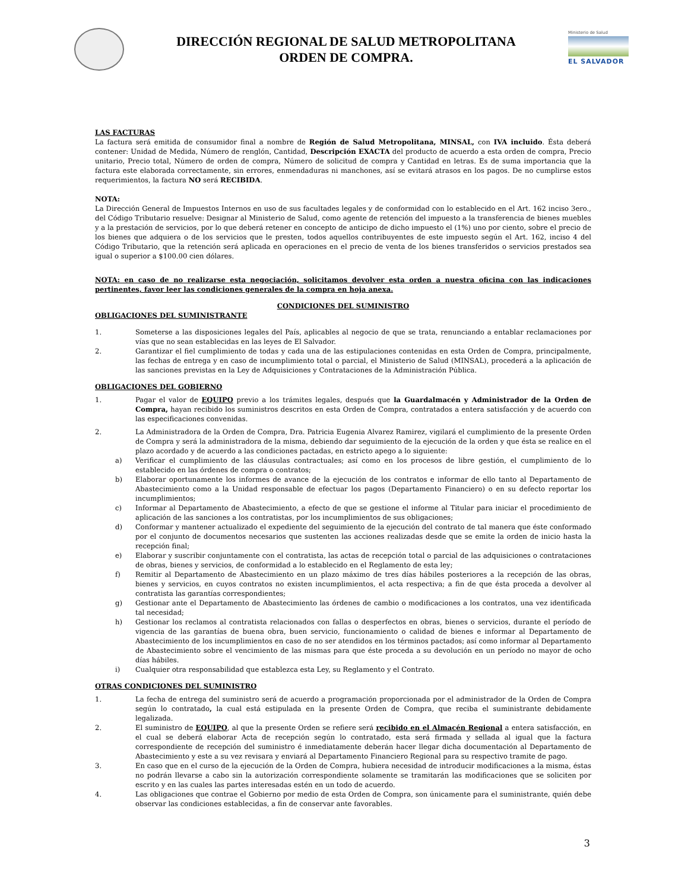DIRECCIÓN REGIONAL DE SALUD METROPOLITANA
ORDEN DE COMPRA.
Ministerio de Salud
EL SALVADOR
LAS FACTURAS
La factura será emitida de consumidor final a nombre de Región de Salud Metropolitana, MINSAL, con IVA incluido. Ésta deberá contener: Unidad de Medida, Número de renglón, Cantidad, Descripción EXACTA del producto de acuerdo a esta orden de compra, Precio unitario, Precio total, Número de orden de compra, Número de solicitud de compra y Cantidad en letras. Es de suma importancia que la factura este elaborada correctamente, sin errores, enmendaduras ni manchones, así se evitará atrasos en los pagos. De no cumplirse estos requerimientos, la factura NO será RECIBIDA.
NOTA:
La Dirección General de Impuestos Internos en uso de sus facultades legales y de conformidad con lo establecido en el Art. 162 inciso 3ero., del Código Tributario resuelve: Designar al Ministerio de Salud, como agente de retención del impuesto a la transferencia de bienes muebles y a la prestación de servicios, por lo que deberá retener en concepto de anticipo de dicho impuesto el (1%) uno por ciento, sobre el precio de los bienes que adquiera o de los servicios que le presten, todos aquellos contribuyentes de este impuesto según el Art. 162, inciso 4 del Código Tributario, que la retención será aplicada en operaciones en el precio de venta de los bienes transferidos o servicios prestados sea igual o superior a $100.00 cien dólares.
NOTA: en caso de no realizarse esta negociación, solicitamos devolver esta orden a nuestra oficina con las indicaciones pertinentes, favor leer las condiciones generales de la compra en hoja anexa.
CONDICIONES DEL SUMINISTRO
OBLIGACIONES DEL SUMINISTRANTE
1. Someterse a las disposiciones legales del País, aplicables al negocio de que se trata, renunciando a entablar reclamaciones por vías que no sean establecidas en las leyes de El Salvador.
2. Garantizar el fiel cumplimiento de todas y cada una de las estipulaciones contenidas en esta Orden de Compra, principalmente, las fechas de entrega y en caso de incumplimiento total o parcial, el Ministerio de Salud (MINSAL), procederá a la aplicación de las sanciones previstas en la Ley de Adquisiciones y Contrataciones de la Administración Pública.
OBLIGACIONES DEL GOBIERNO
1. Pagar el valor de EQUIPO previo a los trámites legales, después que la Guardalmacén y Administrador de la Orden de Compra, hayan recibido los suministros descritos en esta Orden de Compra, contratados a entera satisfacción y de acuerdo con las especificaciones convenidas.
2. La Administradora de la Orden de Compra, Dra. Patricia Eugenia Alvarez Ramirez, vigilará el cumplimiento de la presente Orden de Compra y será la administradora de la misma, debiendo dar seguimiento de la ejecución de la orden y que ésta se realice en el plazo acordado y de acuerdo a las condiciones pactadas, en estricto apego a lo siguiente:
a) Verificar el cumplimiento de las cláusulas contractuales; así como en los procesos de libre gestión, el cumplimiento de lo establecido en las órdenes de compra o contratos;
b) Elaborar oportunamente los informes de avance de la ejecución de los contratos e informar de ello tanto al Departamento de Abastecimiento como a la Unidad responsable de efectuar los pagos (Departamento Financiero) o en su defecto reportar los incumplimientos;
c) Informar al Departamento de Abastecimiento, a efecto de que se gestione el informe al Titular para iniciar el procedimiento de aplicación de las sanciones a los contratistas, por los incumplimientos de sus obligaciones;
d) Conformar y mantener actualizado el expediente del seguimiento de la ejecución del contrato de tal manera que éste conformado por el conjunto de documentos necesarios que sustenten las acciones realizadas desde que se emite la orden de inicio hasta la recepción final;
e) Elaborar y suscribir conjuntamente con el contratista, las actas de recepción total o parcial de las adquisiciones o contrataciones de obras, bienes y servicios, de conformidad a lo establecido en el Reglamento de esta ley;
f) Remitir al Departamento de Abastecimiento en un plazo máximo de tres días hábiles posteriores a la recepción de las obras, bienes y servicios, en cuyos contratos no existen incumplimientos, el acta respectiva; a fin de que ésta proceda a devolver al contratista las garantías correspondientes;
g) Gestionar ante el Departamento de Abastecimiento las órdenes de cambio o modificaciones a los contratos, una vez identificada tal necesidad;
h) Gestionar los reclamos al contratista relacionados con fallas o desperfectos en obras, bienes o servicios, durante el período de vigencia de las garantías de buena obra, buen servicio, funcionamiento o calidad de bienes e informar al Departamento de Abastecimiento de los incumplimientos en caso de no ser atendidos en los términos pactados; así como informar al Departamento de Abastecimiento sobre el vencimiento de las mismas para que éste proceda a su devolución en un período no mayor de ocho días hábiles.
i) Cualquier otra responsabilidad que establezca esta Ley, su Reglamento y el Contrato.
OTRAS CONDICIONES DEL SUMINISTRO
1. La fecha de entrega del suministro será de acuerdo a programación proporcionada por el administrador de la Orden de Compra según lo contratado, la cual está estipulada en la presente Orden de Compra, que reciba el suministrante debidamente legalizada.
2. El suministro de EQUIPO, al que la presente Orden se refiere será recibido en el Almacén Regional a entera satisfacción, en el cual se deberá elaborar Acta de recepción según lo contratado, esta será firmada y sellada al igual que la factura correspondiente de recepción del suministro é inmediatamente deberán hacer llegar dicha documentación al Departamento de Abastecimiento y este a su vez revisara y enviará al Departamento Financiero Regional para su respectivo tramite de pago.
3. En caso que en el curso de la ejecución de la Orden de Compra, hubiera necesidad de introducir modificaciones a la misma, éstas no podrán llevarse a cabo sin la autorización correspondiente solamente se tramitarán las modificaciones que se soliciten por escrito y en las cuales las partes interesadas estén en un todo de acuerdo.
4. Las obligaciones que contrae el Gobierno por medio de esta Orden de Compra, son únicamente para el suministrante, quién debe observar las condiciones establecidas, a fin de conservar ante favorables.
3